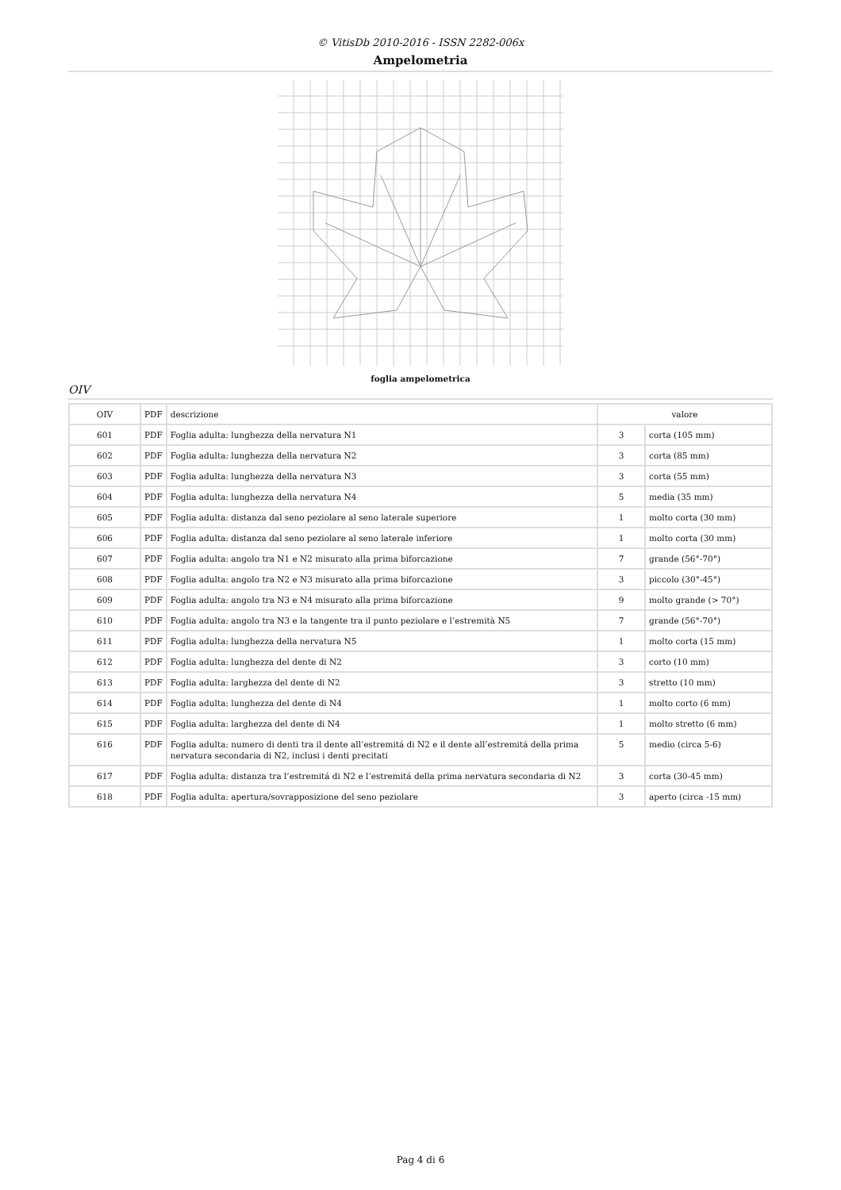© VitisDb 2010-2016 - ISSN 2282-006x
Ampelometria
foglia ampelometrica
OIV
| OIV | PDF | descrizione | valore | |
| --- | --- | --- | --- | --- |
| 601 | PDF | Foglia adulta: lunghezza della nervatura N1 | 3 | corta (105 mm) |
| 602 | PDF | Foglia adulta: lunghezza della nervatura N2 | 3 | corta (85 mm) |
| 603 | PDF | Foglia adulta: lunghezza della nervatura N3 | 3 | corta (55 mm) |
| 604 | PDF | Foglia adulta: lunghezza della nervatura N4 | 5 | media (35 mm) |
| 605 | PDF | Foglia adulta: distanza dal seno peziolare al seno laterale superiore | 1 | molto corta (30 mm) |
| 606 | PDF | Foglia adulta: distanza dal seno peziolare al seno laterale inferiore | 1 | molto corta (30 mm) |
| 607 | PDF | Foglia adulta: angolo tra N1 e N2 misurato alla prima biforcazione | 7 | grande (56°-70°) |
| 608 | PDF | Foglia adulta: angolo tra N2 e N3 misurato alla prima biforcazione | 3 | piccolo (30°-45°) |
| 609 | PDF | Foglia adulta: angolo tra N3 e N4 misurato alla prima biforcazione | 9 | molto grande (> 70°) |
| 610 | PDF | Foglia adulta: angolo tra N3 e la tangente tra il punto peziolare e l’estremità N5 | 7 | grande (56°-70°) |
| 611 | PDF | Foglia adulta: lunghezza della nervatura N5 | 1 | molto corta (15 mm) |
| 612 | PDF | Foglia adulta: lunghezza del dente di N2 | 3 | corto (10 mm) |
| 613 | PDF | Foglia adulta: larghezza del dente di N2 | 3 | stretto (10 mm) |
| 614 | PDF | Foglia adulta: lunghezza del dente di N4 | 1 | molto corto (6 mm) |
| 615 | PDF | Foglia adulta: larghezza del dente di N4 | 1 | molto stretto (6 mm) |
| 616 | PDF | Foglia adulta: numero di denti tra il dente all’estremitá di N2 e il dente all’estremitá della prima nervatura secondaria di N2, inclusi i denti precitati | 5 | medio (circa 5-6) |
| 617 | PDF | Foglia adulta: distanza tra l’estremitá di N2 e l’estremitá della prima nervatura secondaria di N2 | 3 | corta (30-45 mm) |
| 618 | PDF | Foglia adulta: apertura/sovrapposizione del seno peziolare | 3 | aperto (circa -15 mm) |
Pag 4 di 6